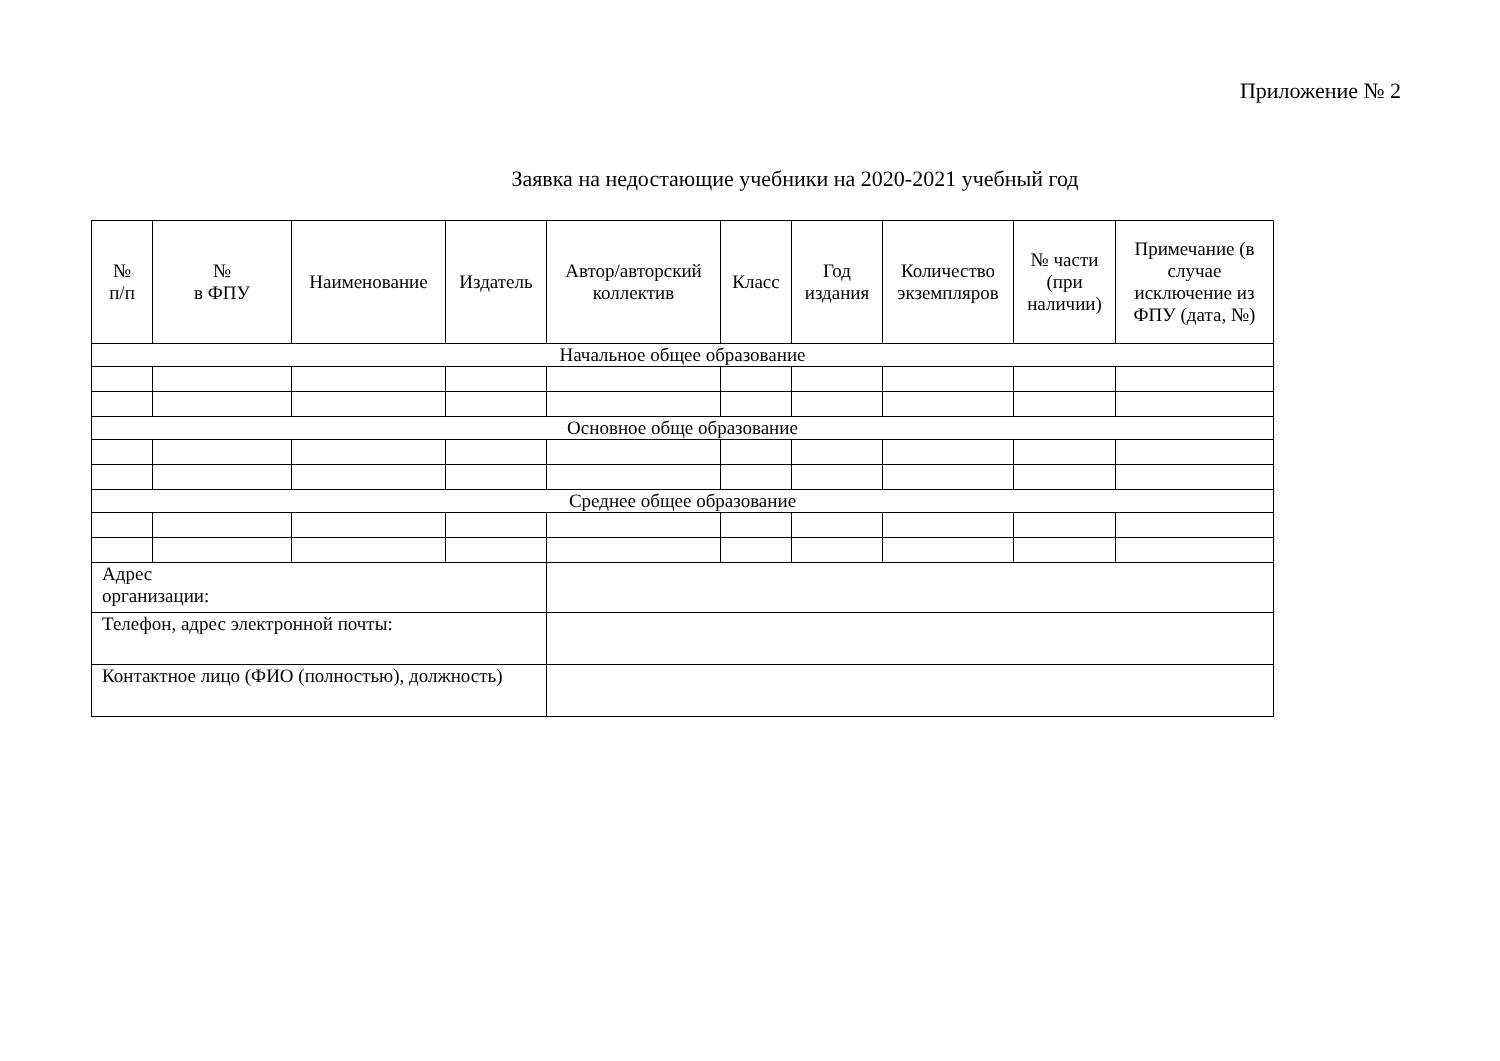Приложение № 2
Заявка на недостающие учебники на 2020-2021 учебный год
| № п/п | № в ФПУ | Наименование | Издатель | Автор/авторский коллектив | Класс | Год издания | Количество экземпляров | № части (при наличии) | Примечание (в случае исключение из ФПУ (дата, №) |
| --- | --- | --- | --- | --- | --- | --- | --- | --- | --- |
| Начальное общее образование | | | | | | | | | |
| Основное обще образование | | | | | | | | | |
| Среднее общее образование | | | | | | | | | |
| Адрес организации: | | | | | | | | | |
| Телефон, адрес электронной почты: | | | | | | | | | |
| Контактное лицо (ФИО (полностью), должность) | | | | | | | | | |